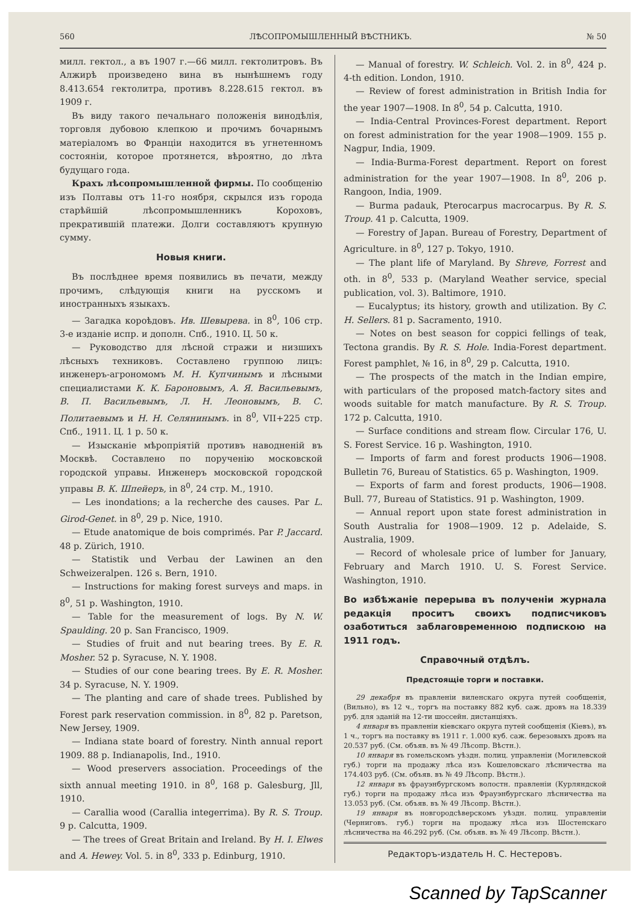560 ЛѢСОПРОМЫШЛЕННЫЙ ВѢСТНИКЪ. № 50
милл. гектол., а въ 1907 г.—66 милл. гектолитровъ. Въ Алжирѣ произведено вина въ нынѣшнемъ году 8.413.654 гектолитра, противъ 8.228.615 гектол. въ 1909 г.
Въ виду такого печальнаго положенія винодѣлія, торговля дубовою клепкою и прочимъ бочарнымъ матеріаломъ во Франціи находится въ угнетенномъ состояніи, которое протянется, вѣроятно, до лѣта будущаго года.
Крахъ лѣсопромышленной фирмы. По сообщенію изъ Полтавы отъ 11-го ноября, скрылся изъ города старѣйшій лѣсопромышленникъ Короховъ, прекратившій платежи. Долги составляютъ крупную сумму.
Новыя книги.
Въ послѣднее время появились въ печати, между прочимъ, слѣдующія книги на русскомъ и иностранныхъ языкахъ.
— Загадка короѣдовъ. Ив. Шевырева. in 8<sup>0</sup>, 106 стр. 3-е изданіе испр. и дополн. Спб., 1910. Ц. 50 к.
— Руководство для лѣсной стражи и низшихъ лѣсныхъ техниковъ. Составлено группою лицъ: инженеръ-агрономомъ М. Н. Купчинымъ и лѣсными специалистами К. К. Бароновымъ, А. Я. Васильевымъ, В. П. Васильевымъ, Л. Н. Леоновымъ, В. С. Политаевымъ и Н. Н. Селянинымъ. in 8<sup>0</sup>, VII+225 стр. Спб., 1911. Ц. 1 р. 50 к.
— Изысканіе мѣропріятій противъ наводненій въ Москвѣ. Составлено по порученію московской городской управы. Инженеръ московской городской управы В. К. Шпейеръ, in 8<sup>0</sup>, 24 стр. М., 1910.
— Les inondations; a la recherche des causes. Par L. Girod-Genet. in 8<sup>0</sup>, 29 p. Nice, 1910.
— Etude anatomique de bois comprimés. Par P. Jaccard. 48 p. Zürich, 1910.
— Statistik und Verbau der Lawinen an den Schweizeralpen. 126 s. Bern, 1910.
— Instructions for making forest surveys and maps. in 8<sup>0</sup>, 51 p. Washington, 1910.
— Table for the measurement of logs. By N. W. Spaulding. 20 p. San Francisco, 1909.
— Studies of fruit and nut bearing trees. By E. R. Mosher. 52 p. Syracuse, N. Y. 1908.
— Studies of our cone bearing trees. By E. R. Mosher. 34 p. Syracuse, N. Y. 1909.
— The planting and care of shade trees. Published by Forest park reservation commission. in 8<sup>0</sup>, 82 p. Paretson, New Jersey, 1909.
— Indiana state board of forestry. Ninth annual report 1909. 88 p. Indianapolis, Ind., 1910.
— Wood preservers association. Proceedings of the sixth annual meeting 1910. in 8<sup>0</sup>, 168 p. Galesburg, Jll, 1910.
— Carallia wood (Carallia integerrima). By R. S. Troup. 9 p. Calcutta, 1909.
— The trees of Great Britain and Ireland. By H. I. Elwes and A. Hewey. Vol. 5. in 8<sup>0</sup>, 333 p. Edinburg, 1910.
— Manual of forestry. W. Schleich. Vol. 2. in 8<sup>0</sup>, 424 p. 4-th edition. London, 1910.
— Review of forest administration in British India for the year 1907—1908. In 8<sup>0</sup>, 54 p. Calcutta, 1910.
— India-Central Provinces-Forest department. Report on forest administration for the year 1908—1909. 155 p. Nagpur, India, 1909.
— India-Burma-Forest department. Report on forest administration for the year 1907—1908. In 8<sup>0</sup>, 206 p. Rangoon, India, 1909.
— Burma padauk, Pterocarpus macrocarpus. By R. S. Troup. 41 p. Calcutta, 1909.
— Forestry of Japan. Bureau of Forestry, Department of Agriculture. in 8<sup>0</sup>, 127 p. Tokyo, 1910.
— The plant life of Maryland. By Shreve, Forrest and oth. in 8<sup>0</sup>, 533 p. (Maryland Weather service, special publication, vol. 3). Baltimore, 1910.
— Eucalyptus; its history, growth and utilization. By C. H. Sellers. 81 p. Sacramento, 1910.
— Notes on best season for coppici fellings of teak, Tectona grandis. By R. S. Hole. India-Forest department. Forest pamphlet, № 16, in 8<sup>0</sup>, 29 p. Calcutta, 1910.
— The prospects of the match in the Indian empire, with particulars of the proposed match-factory sites and woods suitable for match manufacture. By R. S. Troup. 172 p. Calcutta, 1910.
— Surface conditions and stream flow. Circular 176, U. S. Forest Service. 16 p. Washington, 1910.
— Imports of farm and forest products 1906—1908. Bulletin 76, Bureau of Statistics. 65 p. Washington, 1909.
— Exports of farm and forest products, 1906—1908. Bull. 77, Bureau of Statistics. 91 p. Washington, 1909.
— Annual report upon state forest administration in South Australia for 1908—1909. 12 p. Adelaide, S. Australia, 1909.
— Record of wholesale price of lumber for January, February and March 1910. U. S. Forest Service. Washington, 1910.
Во избѣжаніе перерыва въ полученіи журнала редакція проситъ своихъ подписчиковъ озаботиться заблаговременною подпискою на 1911 годъ.
Справочный отдѣлъ.
Предстоящіе торги и поставки.
29 декабря въ правленіи виленскаго округа путей сообщенія, (Вильно), въ 12 ч., торгъ на поставку 882 куб. саж. дровъ на 18.339 руб. для зданій на 12-ти шоссейн. дистанціяхъ.
4 января въ правленіи кіевскаго округа путей сообщенія (Кіевъ), въ 1 ч., торгъ на поставку въ 1911 г. 1.000 куб. саж. березовыхъ дровъ на 20.537 руб. (См. объяв. въ № 49 Лѣсопр. Вѣстн.).
10 января въ гомельскомъ уѣздн. полиц. управленіи (Могилевской губ.) торги на продажу лѣса изъ Кошеловскаго лѣсничества на 174.403 руб. (См. объяв. въ № 49 Лѣсопр. Вѣстн.).
12 января въ фрауэнбургскомъ волостн. правленіи (Курляндской губ.) торги на продажу лѣса изъ Фрауэнбургскаго лѣсничества на 13.053 руб. (См. объяв. въ № 49 Лѣсопр. Вѣстн.).
19 января въ новгородсѣверскомъ уѣздн. полиц. управленіи (Черниговъ. губ.) торги на продажу лѣса изъ Шостенскаго лѣсничества на 46.292 руб. (См. объяв. въ № 49 Лѣсопр. Вѣстн.).
Редакторъ-издатель Н. С. Нестеровъ.
Scanned by TapScanner